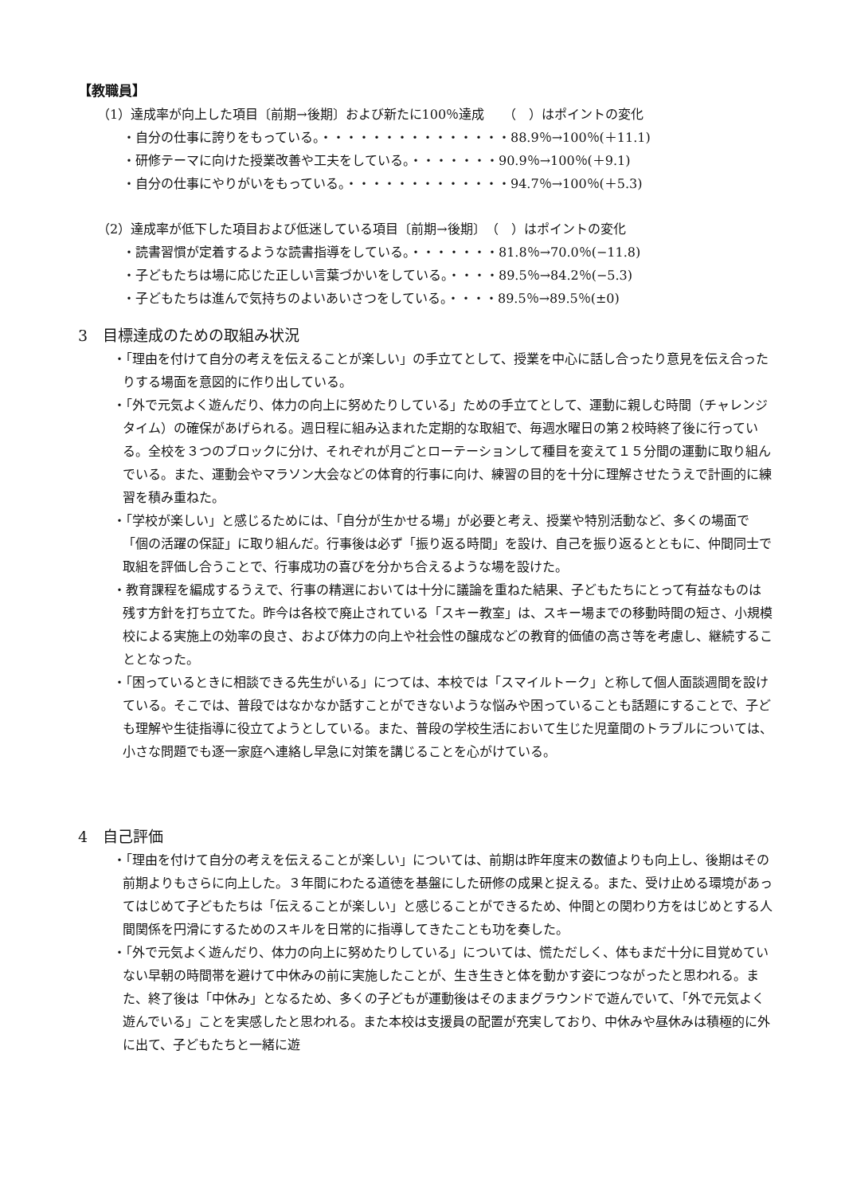【教職員】
（1）達成率が向上した項目〔前期→後期〕および新たに100％達成　　（　）はポイントの変化
・自分の仕事に誇りをもっている。・・・・・・・・・・・・・・・88.9％→100％(＋11.1)
・研修テーマに向けた授業改善や工夫をしている。・・・・・・・90.9％→100％(＋9.1)
・自分の仕事にやりがいをもっている。・・・・・・・・・・・・・94.7％→100％(＋5.3)
（2）達成率が低下した項目および低迷している項目〔前期→後期〕　（　）はポイントの変化
・読書習慣が定着するような読書指導をしている。・・・・・・・81.8％→70.0％(−11.8)
・子どもたちは場に応じた正しい言葉づかいをしている。・・・・89.5％→84.2％(−5.3)
・子どもたちは進んで気持ちのよいあいさつをしている。・・・・89.5％→89.5％(±0)
3　目標達成のための取組み状況
・「理由を付けて自分の考えを伝えることが楽しい」の手立てとして、授業を中心に話し合ったり意見を伝え合ったりする場面を意図的に作り出している。
・「外で元気よく遊んだり、体力の向上に努めたりしている」ための手立てとして、運動に親しむ時間（チャレンジタイム）の確保があげられる。週日程に組み込まれた定期的な取組で、毎週水曜日の第２校時終了後に行っている。全校を３つのブロックに分け、それぞれが月ごとローテーションして種目を変えて１５分間の運動に取り組んでいる。また、運動会やマラソン大会などの体育的行事に向け、練習の目的を十分に理解させたうえで計画的に練習を積み重ねた。
・「学校が楽しい」と感じるためには、「自分が生かせる場」が必要と考え、授業や特別活動など、多くの場面で「個の活躍の保証」に取り組んだ。行事後は必ず「振り返る時間」を設け、自己を振り返るとともに、仲間同士で取組を評価し合うことで、行事成功の喜びを分かち合えるような場を設けた。
・教育課程を編成するうえで、行事の精選においては十分に議論を重ねた結果、子どもたちにとって有益なものは残す方針を打ち立てた。昨今は各校で廃止されている「スキー教室」は、スキー場までの移動時間の短さ、小規模校による実施上の効率の良さ、および体力の向上や社会性の醸成などの教育的価値の高さ等を考慮し、継続することとなった。
・「困っているときに相談できる先生がいる」につては、本校では「スマイルトーク」と称して個人面談週間を設けている。そこでは、普段ではなかなか話すことができないような悩みや困っていることも話題にすることで、子ども理解や生徒指導に役立てようとしている。また、普段の学校生活において生じた児童間のトラブルについては、小さな問題でも逐一家庭へ連絡し早急に対策を講じることを心がけている。
4　自己評価
・「理由を付けて自分の考えを伝えることが楽しい」については、前期は昨年度末の数値よりも向上し、後期はその前期よりもさらに向上した。３年間にわたる道徳を基盤にした研修の成果と捉える。また、受け止める環境があってはじめて子どもたちは「伝えることが楽しい」と感じることができるため、仲間との関わり方をはじめとする人間関係を円滑にするためのスキルを日常的に指導してきたことも功を奏した。
・「外で元気よく遊んだり、体力の向上に努めたりしている」については、慌ただしく、体もまだ十分に目覚めていない早朝の時間帯を避けて中休みの前に実施したことが、生き生きと体を動かす姿につながったと思われる。また、終了後は「中休み」となるため、多くの子どもが運動後はそのままグラウンドで遊んでいて、「外で元気よく遊んでいる」ことを実感したと思われる。また本校は支援員の配置が充実しており、中休みや昼休みは積極的に外に出て、子どもたちと一緒に遊